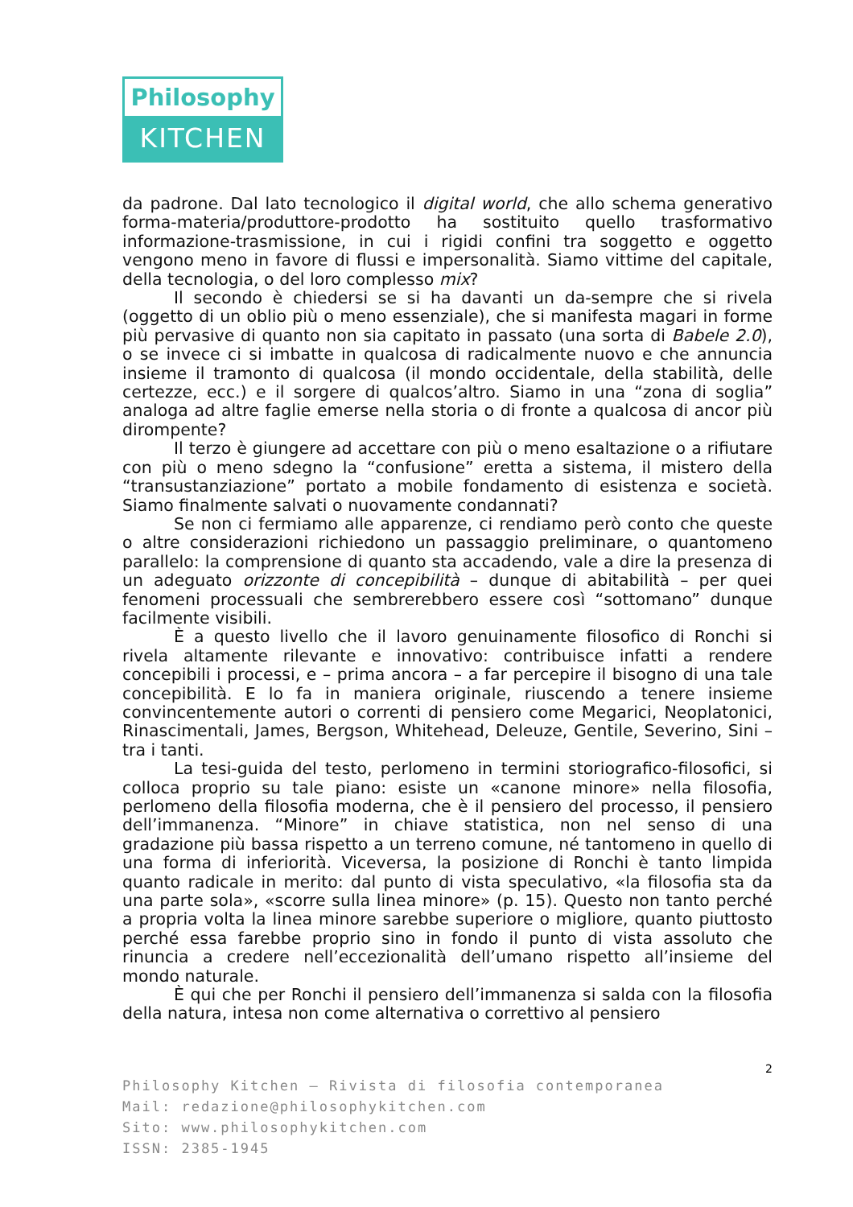Philosophy
KITCHEN
da padrone. Dal lato tecnologico il digital world, che allo schema generativo forma-materia/produttore-prodotto ha sostituito quello trasformativo informazione-trasmissione, in cui i rigidi confini tra soggetto e oggetto vengono meno in favore di flussi e impersonalità. Siamo vittime del capitale, della tecnologia, o del loro complesso mix?
Il secondo è chiedersi se si ha davanti un da-sempre che si rivela (oggetto di un oblio più o meno essenziale), che si manifesta magari in forme più pervasive di quanto non sia capitato in passato (una sorta di Babele 2.0), o se invece ci si imbatte in qualcosa di radicalmente nuovo e che annuncia insieme il tramonto di qualcosa (il mondo occidentale, della stabilità, delle certezze, ecc.) e il sorgere di qualcos’altro. Siamo in una “zona di soglia” analoga ad altre faglie emerse nella storia o di fronte a qualcosa di ancor più dirompente?
Il terzo è giungere ad accettare con più o meno esaltazione o a rifiutare con più o meno sdegno la “confusione” eretta a sistema, il mistero della “transustanziazione” portato a mobile fondamento di esistenza e società. Siamo finalmente salvati o nuovamente condannati?
Se non ci fermiamo alle apparenze, ci rendiamo però conto che queste o altre considerazioni richiedono un passaggio preliminare, o quantomeno parallelo: la comprensione di quanto sta accadendo, vale a dire la presenza di un adeguato orizzonte di concepibilità – dunque di abitabilità – per quei fenomeni processuali che sembrerebbero essere così “sottomano” dunque facilmente visibili.
È a questo livello che il lavoro genuinamente filosofico di Ronchi si rivela altamente rilevante e innovativo: contribuisce infatti a rendere concepibili i processi, e – prima ancora – a far percepire il bisogno di una tale concepibilità. E lo fa in maniera originale, riuscendo a tenere insieme convincentemente autori o correnti di pensiero come Megarici, Neoplatonici, Rinascimentali, James, Bergson, Whitehead, Deleuze, Gentile, Severino, Sini – tra i tanti.
La tesi-guida del testo, perlomeno in termini storiografico-filosofici, si colloca proprio su tale piano: esiste un «canone minore» nella filosofia, perlomeno della filosofia moderna, che è il pensiero del processo, il pensiero dell’immanenza. “Minore” in chiave statistica, non nel senso di una gradazione più bassa rispetto a un terreno comune, né tantomeno in quello di una forma di inferiorità. Viceversa, la posizione di Ronchi è tanto limpida quanto radicale in merito: dal punto di vista speculativo, «la filosofia sta da una parte sola», «scorre sulla linea minore» (p. 15). Questo non tanto perché a propria volta la linea minore sarebbe superiore o migliore, quanto piuttosto perché essa farebbe proprio sino in fondo il punto di vista assoluto che rinuncia a credere nell’eccezionalità dell’umano rispetto all’insieme del mondo naturale.
È qui che per Ronchi il pensiero dell’immanenza si salda con la filosofia della natura, intesa non come alternativa o correttivo al pensiero
2
Philosophy Kitchen — Rivista di filosofia contemporanea
Mail: redazione@philosophykitchen.com
Sito: www.philosophykitchen.com
ISSN: 2385-1945